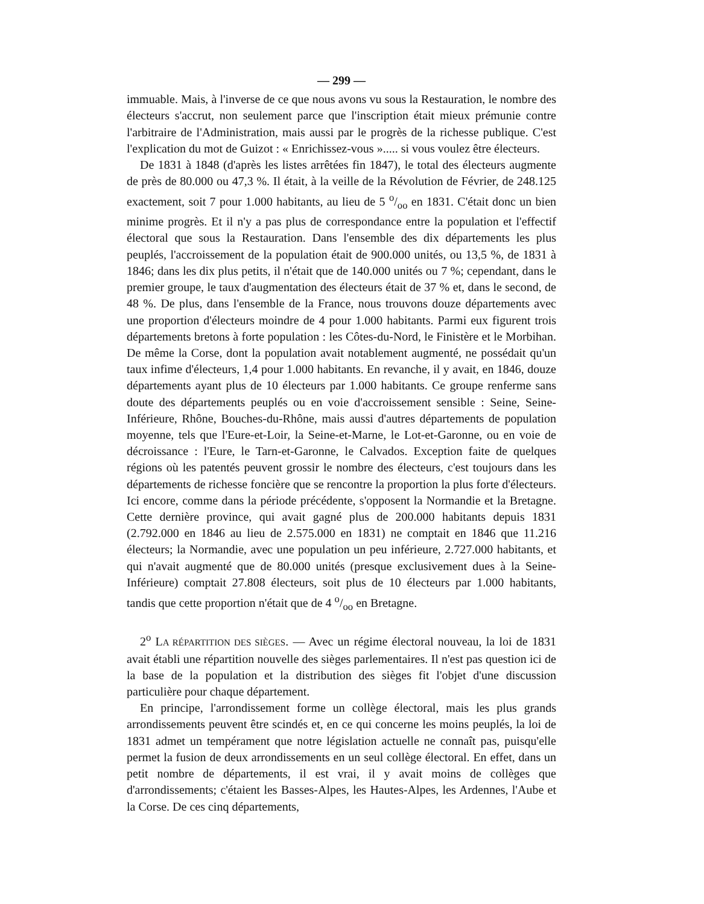— 299 —
immuable. Mais, à l'inverse de ce que nous avons vu sous la Restauration, le nombre des électeurs s'accrut, non seulement parce que l'inscription était mieux prémunie contre l'arbitraire de l'Administration, mais aussi par le progrès de la richesse publique. C'est l'explication du mot de Guizot : « Enrichissez-vous »..... si vous voulez être électeurs.
De 1831 à 1848 (d'après les listes arrêtées fin 1847), le total des électeurs augmente de près de 80.000 ou 47,3 %. Il était, à la veille de la Révolution de Février, de 248.125 exactement, soit 7 pour 1.000 habitants, au lieu de 5 o/oo en 1831. C'était donc un bien minime progrès. Et il n'y a pas plus de correspondance entre la population et l'effectif électoral que sous la Restauration. Dans l'ensemble des dix départements les plus peuplés, l'accroissement de la population était de 900.000 unités, ou 13,5 %, de 1831 à 1846; dans les dix plus petits, il n'était que de 140.000 unités ou 7 %; cependant, dans le premier groupe, le taux d'augmentation des électeurs était de 37 % et, dans le second, de 48 %. De plus, dans l'ensemble de la France, nous trouvons douze départements avec une proportion d'électeurs moindre de 4 pour 1.000 habitants. Parmi eux figurent trois départements bretons à forte population : les Côtes-du-Nord, le Finistère et le Morbihan. De même la Corse, dont la population avait notablement augmenté, ne possédait qu'un taux infime d'électeurs, 1,4 pour 1.000 habitants. En revanche, il y avait, en 1846, douze départements ayant plus de 10 électeurs par 1.000 habitants. Ce groupe renferme sans doute des départements peuplés ou en voie d'accroissement sensible : Seine, Seine-Inférieure, Rhône, Bouches-du-Rhône, mais aussi d'autres départements de population moyenne, tels que l'Eure-et-Loir, la Seine-et-Marne, le Lot-et-Garonne, ou en voie de décroissance : l'Eure, le Tarn-et-Garonne, le Calvados. Exception faite de quelques régions où les patentés peuvent grossir le nombre des électeurs, c'est toujours dans les départements de richesse foncière que se rencontre la proportion la plus forte d'électeurs. Ici encore, comme dans la période précédente, s'opposent la Normandie et la Bretagne. Cette dernière province, qui avait gagné plus de 200.000 habitants depuis 1831 (2.792.000 en 1846 au lieu de 2.575.000 en 1831) ne comptait en 1846 que 11.216 électeurs; la Normandie, avec une population un peu inférieure, 2.727.000 habitants, et qui n'avait augmenté que de 80.000 unités (presque exclusivement dues à la Seine-Inférieure) comptait 27.808 électeurs, soit plus de 10 électeurs par 1.000 habitants, tandis que cette proportion n'était que de 4 o/oo en Bretagne.
2<sup>o</sup> LA RÉPARTITION DES SIÈGES. — Avec un régime électoral nouveau, la loi de 1831 avait établi une répartition nouvelle des sièges parlementaires. Il n'est pas question ici de la base de la population et la distribution des sièges fit l'objet d'une discussion particulière pour chaque département.
En principe, l'arrondissement forme un collège électoral, mais les plus grands arrondissements peuvent être scindés et, en ce qui concerne les moins peuplés, la loi de 1831 admet un tempérament que notre législation actuelle ne connaît pas, puisqu'elle permet la fusion de deux arrondissements en un seul collège électoral. En effet, dans un petit nombre de départements, il est vrai, il y avait moins de collèges que d'arrondissements; c'étaient les Basses-Alpes, les Hautes-Alpes, les Ardennes, l'Aube et la Corse. De ces cinq départements,